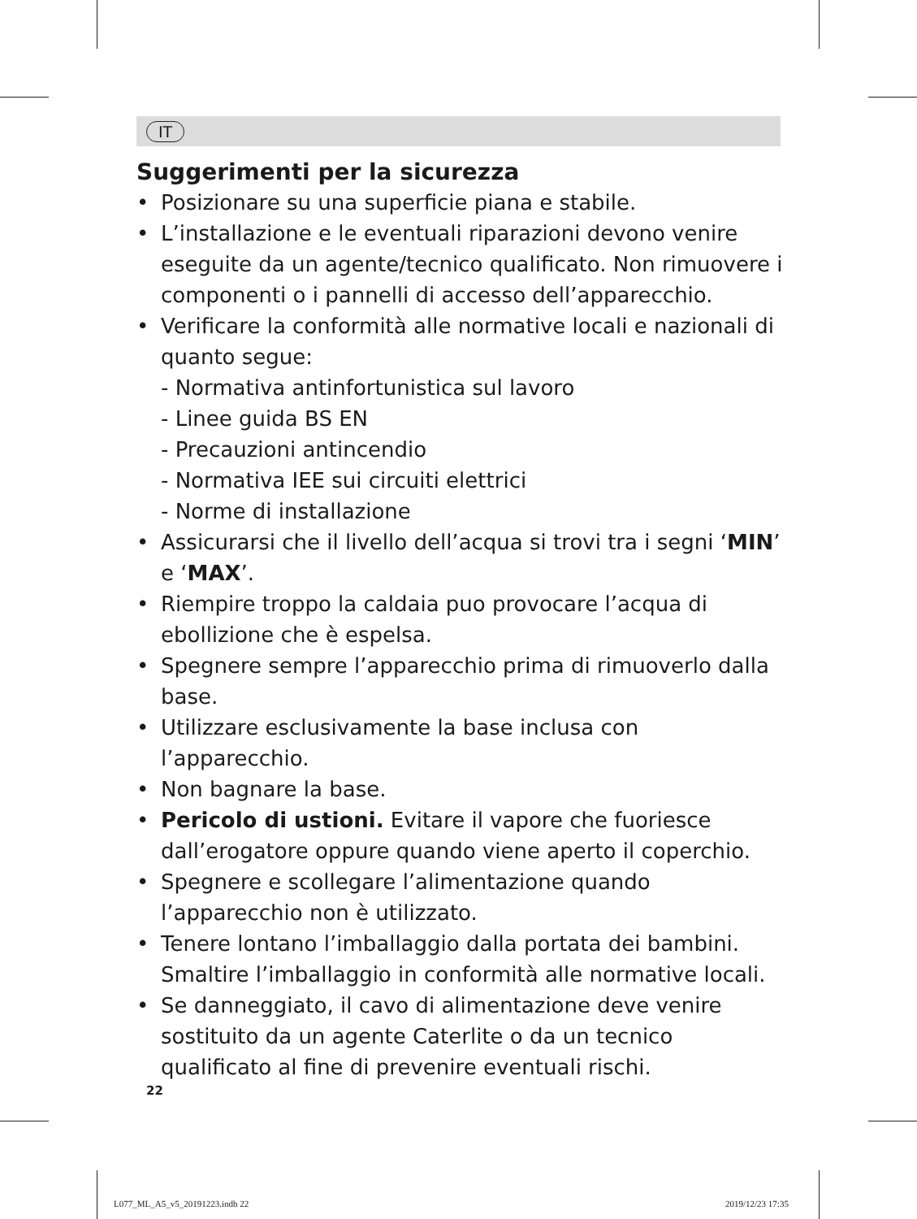IT
Suggerimenti per la sicurezza
• Posizionare su una superficie piana e stabile.
• L’installazione e le eventuali riparazioni devono venire eseguite da un agente/tecnico qualificato. Non rimuovere i componenti o i pannelli di accesso dell’apparecchio.
• Verificare la conformità alle normative locali e nazionali di quanto segue:
- Normativa antinfortunistica sul lavoro
- Linee guida BS EN
- Precauzioni antincendio
- Normativa IEE sui circuiti elettrici
- Norme di installazione
• Assicurarsi che il livello dell’acqua si trovi tra i segni ‘MIN’ e ‘MAX’.
• Riempire troppo la caldaia puo provocare l’acqua di ebollizione che è espelsa.
• Spegnere sempre l’apparecchio prima di rimuoverlo dalla base.
• Utilizzare esclusivamente la base inclusa con l’apparecchio.
• Non bagnare la base.
• Pericolo di ustioni. Evitare il vapore che fuoriesce dall’erogatore oppure quando viene aperto il coperchio.
• Spegnere e scollegare l’alimentazione quando l’apparecchio non è utilizzato.
• Tenere lontano l’imballaggio dalla portata dei bambini. Smaltire l’imballaggio in conformità alle normative locali.
• Se danneggiato, il cavo di alimentazione deve venire sostituito da un agente Caterlite o da un tecnico qualificato al fine di prevenire eventuali rischi.
22
L077_ML_A5_v5_20191223.indb 22 2019/12/23 17:35